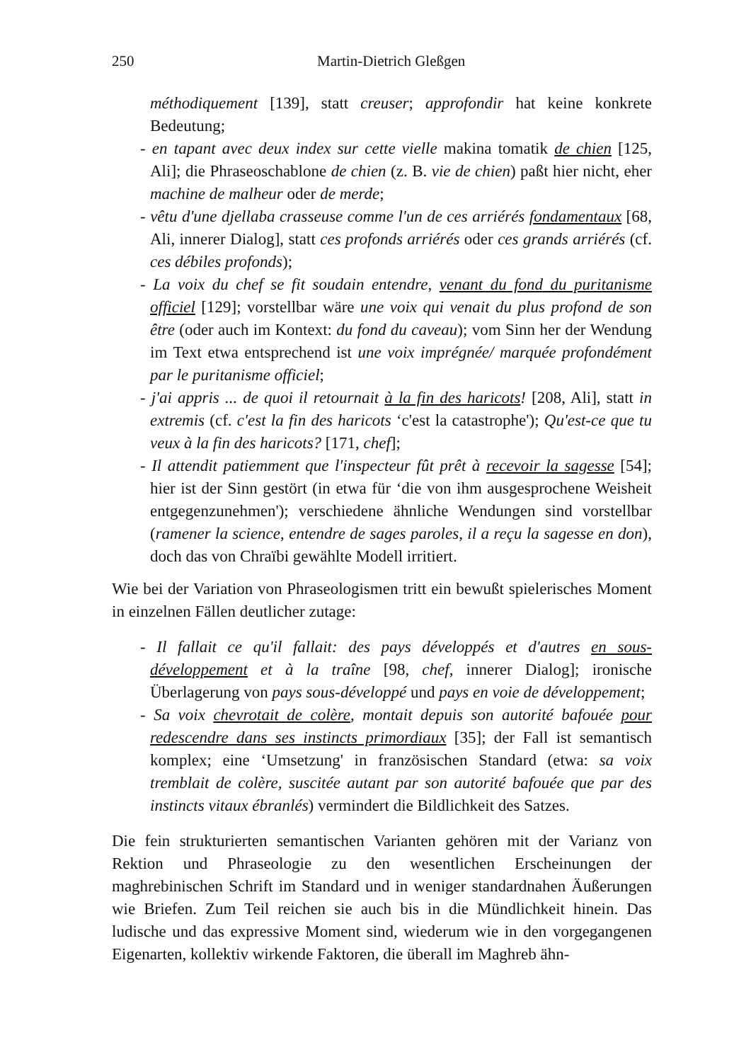250 Martin-Dietrich Gleßgen
méthodiquement [139], statt creuser; approfondir hat keine konkrete Bedeutung;
- en tapant avec deux index sur cette vielle makina tomatik de chien [125, Ali]; die Phraseoschablone de chien (z. B. vie de chien) paßt hier nicht, eher machine de malheur oder de merde;
- vêtu d'une djellaba crasseuse comme l'un de ces arriérés fondamentaux [68, Ali, innerer Dialog], statt ces profonds arriérés oder ces grands arriérés (cf. ces débiles profonds);
- La voix du chef se fit soudain entendre, venant du fond du puritanisme officiel [129]; vorstellbar wäre une voix qui venait du plus profond de son être (oder auch im Kontext: du fond du caveau); vom Sinn her der Wendung im Text etwa entsprechend ist une voix imprégnée/ marquée profondément par le puritanisme officiel;
- j'ai appris ... de quoi il retournait à la fin des haricots! [208, Ali], statt in extremis (cf. c'est la fin des haricots ‘c'est la catastrophe'); Qu'est-ce que tu veux à la fin des haricots? [171, chef];
- Il attendit patiemment que l'inspecteur fût prêt à recevoir la sagesse [54]; hier ist der Sinn gestört (in etwa für ‘die von ihm ausgesprochene Weisheit entgegenzunehmen'); verschiedene ähnliche Wendungen sind vorstellbar (ramener la science, entendre de sages paroles, il a reçu la sagesse en don), doch das von Chraïbi gewählte Modell irritiert.
Wie bei der Variation von Phraseologismen tritt ein bewußt spielerisches Moment in einzelnen Fällen deutlicher zutage:
- Il fallait ce qu'il fallait: des pays développés et d'autres en sous-développement et à la traîne [98, chef, innerer Dialog]; ironische Überlagerung von pays sous-développé und pays en voie de développement;
- Sa voix chevrotait de colère, montait depuis son autorité bafouée pour redescendre dans ses instincts primordiaux [35]; der Fall ist semantisch komplex; eine ‘Umsetzung' in französischen Standard (etwa: sa voix tremblait de colère, suscitée autant par son autorité bafouée que par des instincts vitaux ébranlés) vermindert die Bildlichkeit des Satzes.
Die fein strukturierten semantischen Varianten gehören mit der Varianz von Rektion und Phraseologie zu den wesentlichen Erscheinungen der maghrebinischen Schrift im Standard und in weniger standardnahen Äußerungen wie Briefen. Zum Teil reichen sie auch bis in die Mündlichkeit hinein. Das ludische und das expressive Moment sind, wiederum wie in den vorgegangenen Eigenarten, kollektiv wirkende Faktoren, die überall im Maghreb ähn-